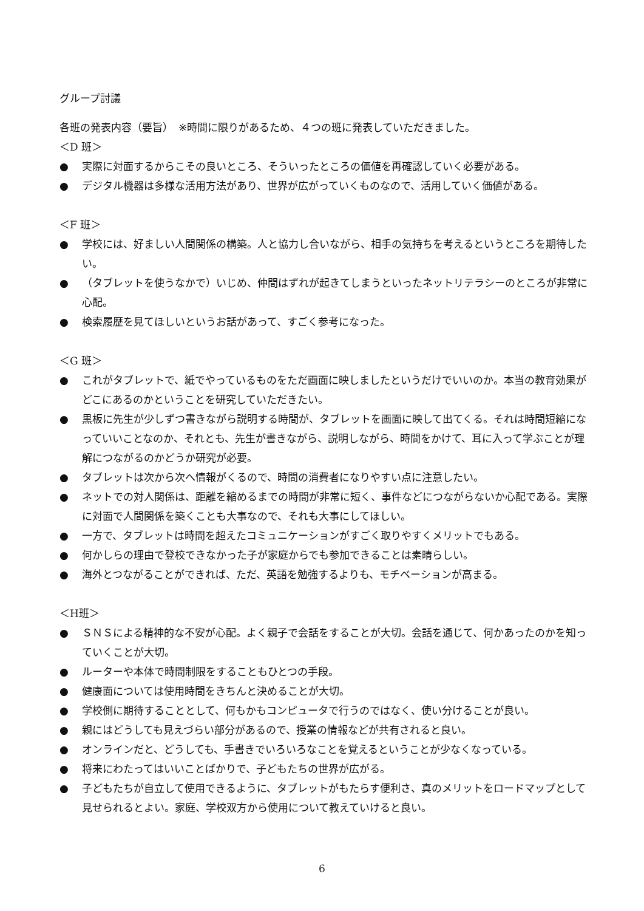グループ討議
各班の発表内容（要旨）　※時間に限りがあるため、４つの班に発表していただきました。
＜D 班＞
● 実際に対面するからこその良いところ、そういったところの価値を再確認していく必要がある。
● デジタル機器は多様な活用方法があり、世界が広がっていくものなので、活用していく価値がある。
＜F 班＞
● 学校には、好ましい人間関係の構築。人と協力し合いながら、相手の気持ちを考えるというところを期待したい。
● （タブレットを使うなかで）いじめ、仲間はずれが起きてしまうといったネットリテラシーのところが非常に心配。
● 検索履歴を見てほしいというお話があって、すごく参考になった。
＜G 班＞
● これがタブレットで、紙でやっているものをただ画面に映しましたというだけでいいのか。本当の教育効果がどこにあるのかということを研究していただきたい。
● 黒板に先生が少しずつ書きながら説明する時間が、タブレットを画面に映して出てくる。それは時間短縮になっていいことなのか、それとも、先生が書きながら、説明しながら、時間をかけて、耳に入って学ぶことが理解につながるのかどうか研究が必要。
● タブレットは次から次へ情報がくるので、時間の消費者になりやすい点に注意したい。
● ネットでの対人関係は、距離を縮めるまでの時間が非常に短く、事件などにつながらないか心配である。実際に対面で人間関係を築くことも大事なので、それも大事にしてほしい。
● 一方で、タブレットは時間を超えたコミュニケーションがすごく取りやすくメリットでもある。
● 何かしらの理由で登校できなかった子が家庭からでも参加できることは素晴らしい。
● 海外とつながることができれば、ただ、英語を勉強するよりも、モチベーションが高まる。
＜H班＞
● ＳＮＳによる精神的な不安が心配。よく親子で会話をすることが大切。会話を通じて、何かあったのかを知っていくことが大切。
● ルーターや本体で時間制限をすることもひとつの手段。
● 健康面については使用時間をきちんと決めることが大切。
● 学校側に期待することとして、何もかもコンピュータで行うのではなく、使い分けることが良い。
● 親にはどうしても見えづらい部分があるので、授業の情報などが共有されると良い。
● オンラインだと、どうしても、手書きでいろいろなことを覚えるということが少なくなっている。
● 将来にわたってはいいことばかりで、子どもたちの世界が広がる。
● 子どもたちが自立して使用できるように、タブレットがもたらす便利さ、真のメリットをロードマップとして見せられるとよい。家庭、学校双方から使用について教えていけると良い。
6